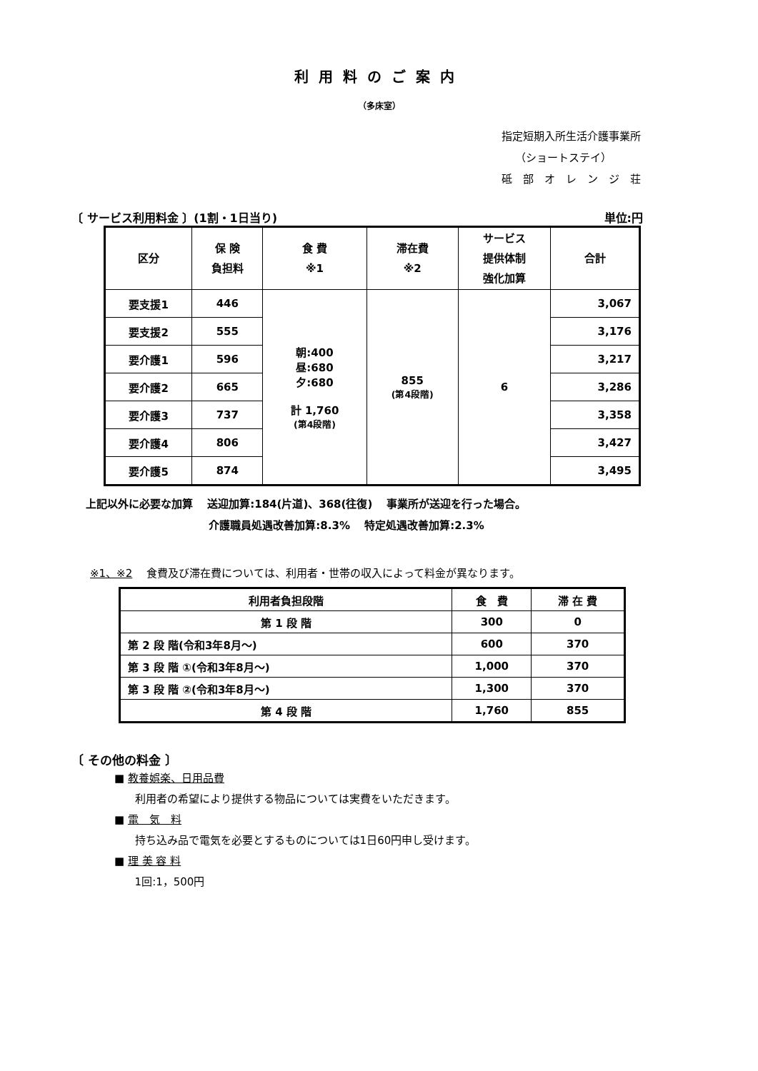利用料のご案内
（多床室）
指定短期入所生活介護事業所
（ショートステイ）
砥　部　オ　レ　ン　ジ　荘
〔 サービス利用料金 〕(1割・1日当り) 単位:円
| 区分 | 保 険 負担料 | 食 費 ※1 | 滞在費 ※2 | サービス 提供体制 強化加算 | 合計 |
| --- | --- | --- | --- | --- | --- |
| 要支援1 | 446 | 朝:400 昼:680 夕:680 計 1,760 (第4段階) | 855 (第4段階) | 6 | 3,067 |
| 要支援2 | 555 | | | | 3,176 |
| 要介護1 | 596 | | | | 3,217 |
| 要介護2 | 665 | | | | 3,286 |
| 要介護3 | 737 | | | | 3,358 |
| 要介護4 | 806 | | | | 3,427 |
| 要介護5 | 874 | | | | 3,495 |
上記以外に必要な加算　 送迎加算:184(片道)、368(往復)　 事業所が送迎を行った場合。
介護職員処遇改善加算:8.3%　 特定処遇改善加算:2.3%
※1、※2　 食費及び滞在費については、利用者・世帯の収入によって料金が異なります。
| 利用者負担段階 | 食 費 | 滞 在 費 |
| --- | --- | --- |
| 第 1 段 階 | 300 | 0 |
| 第 2 段 階(令和3年8月～) | 600 | 370 |
| 第 3 段 階 ①(令和3年8月～) | 1,000 | 370 |
| 第 3 段 階 ②(令和3年8月～) | 1,300 | 370 |
| 第 4 段 階 | 1,760 | 855 |
〔 その他の料金 〕
■ 教養娯楽、日用品費
利用者の希望により提供する物品については実費をいただきます。
■ 電　気　料
持ち込み品で電気を必要とするものについては1日60円申し受けます。
■ 理 美 容 料
1回:1，500円